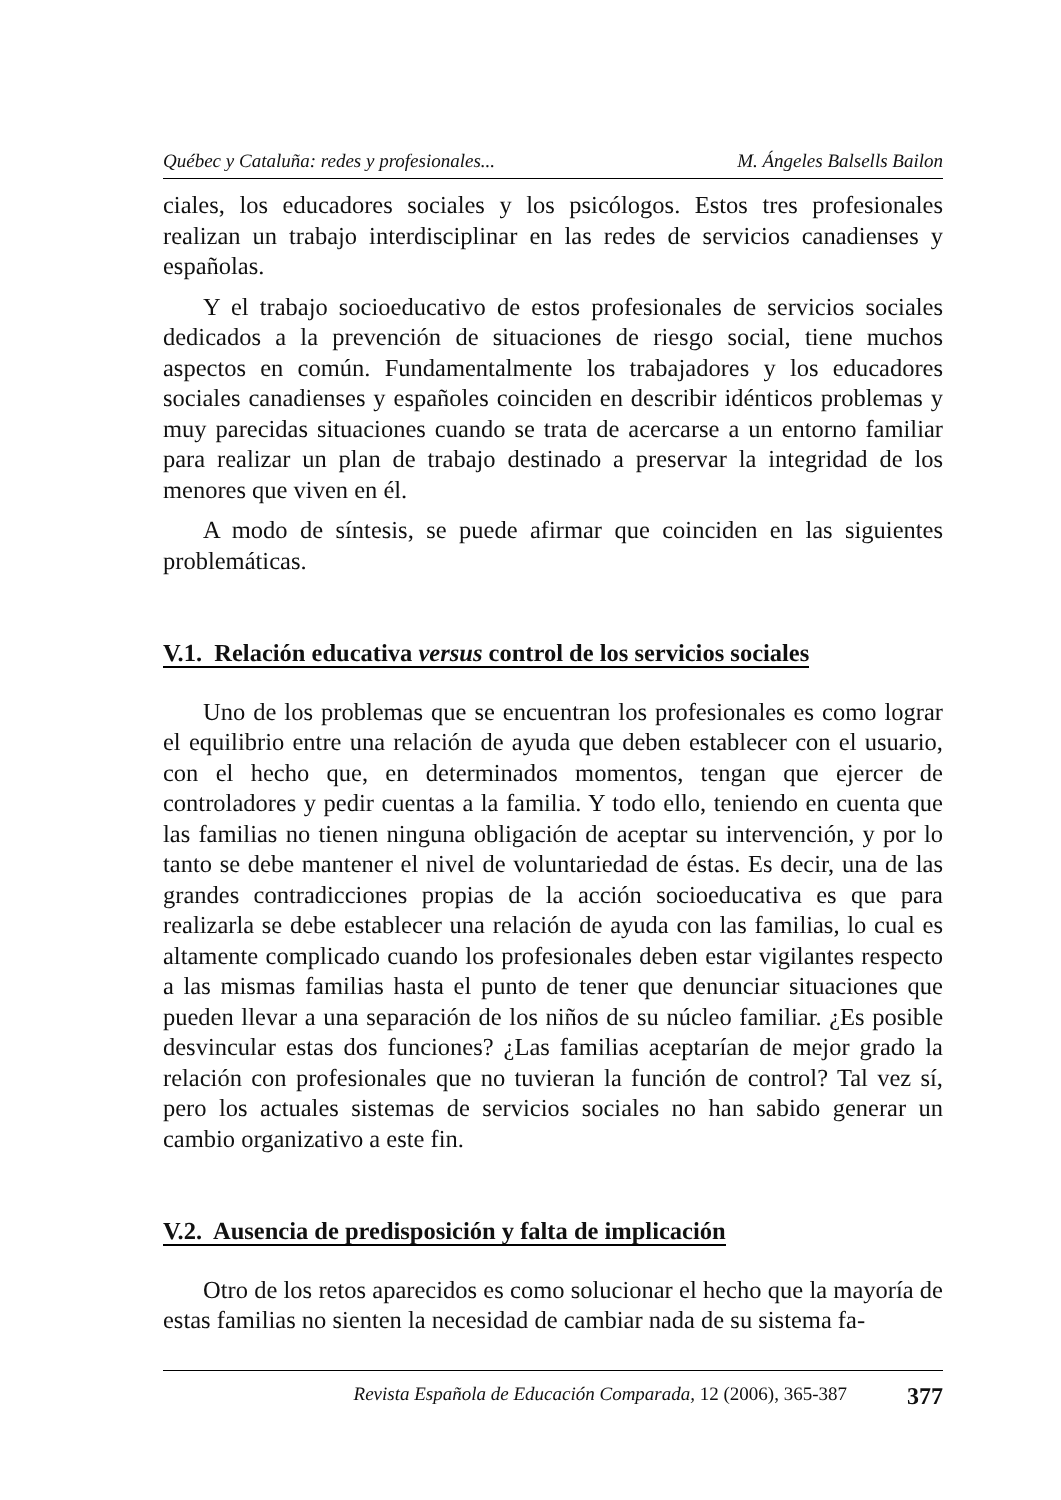Québec y Cataluña: redes y profesionales... M. Ángeles Balsells Bailon
ciales, los educadores sociales y los psicólogos. Estos tres profesionales realizan un trabajo interdisciplinar en las redes de servicios canadienses y españolas.
Y el trabajo socioeducativo de estos profesionales de servicios sociales dedicados a la prevención de situaciones de riesgo social, tiene muchos aspectos en común. Fundamentalmente los trabajadores y los educadores sociales canadienses y españoles coinciden en describir idénticos problemas y muy parecidas situaciones cuando se trata de acercarse a un entorno familiar para realizar un plan de trabajo destinado a preservar la integridad de los menores que viven en él.
A modo de síntesis, se puede afirmar que coinciden en las siguientes problemáticas.
V.1. Relación educativa versus control de los servicios sociales
Uno de los problemas que se encuentran los profesionales es como lograr el equilibrio entre una relación de ayuda que deben establecer con el usuario, con el hecho que, en determinados momentos, tengan que ejercer de controladores y pedir cuentas a la familia. Y todo ello, teniendo en cuenta que las familias no tienen ninguna obligación de aceptar su intervención, y por lo tanto se debe mantener el nivel de voluntariedad de éstas. Es decir, una de las grandes contradicciones propias de la acción socioeducativa es que para realizarla se debe establecer una relación de ayuda con las familias, lo cual es altamente complicado cuando los profesionales deben estar vigilantes respecto a las mismas familias hasta el punto de tener que denunciar situaciones que pueden llevar a una separación de los niños de su núcleo familiar. ¿Es posible desvincular estas dos funciones? ¿Las familias aceptarían de mejor grado la relación con profesionales que no tuvieran la función de control? Tal vez sí, pero los actuales sistemas de servicios sociales no han sabido generar un cambio organizativo a este fin.
V.2. Ausencia de predisposición y falta de implicación
Otro de los retos aparecidos es como solucionar el hecho que la mayoría de estas familias no sienten la necesidad de cambiar nada de su sistema fa-
Revista Española de Educación Comparada, 12 (2006), 365-387 377